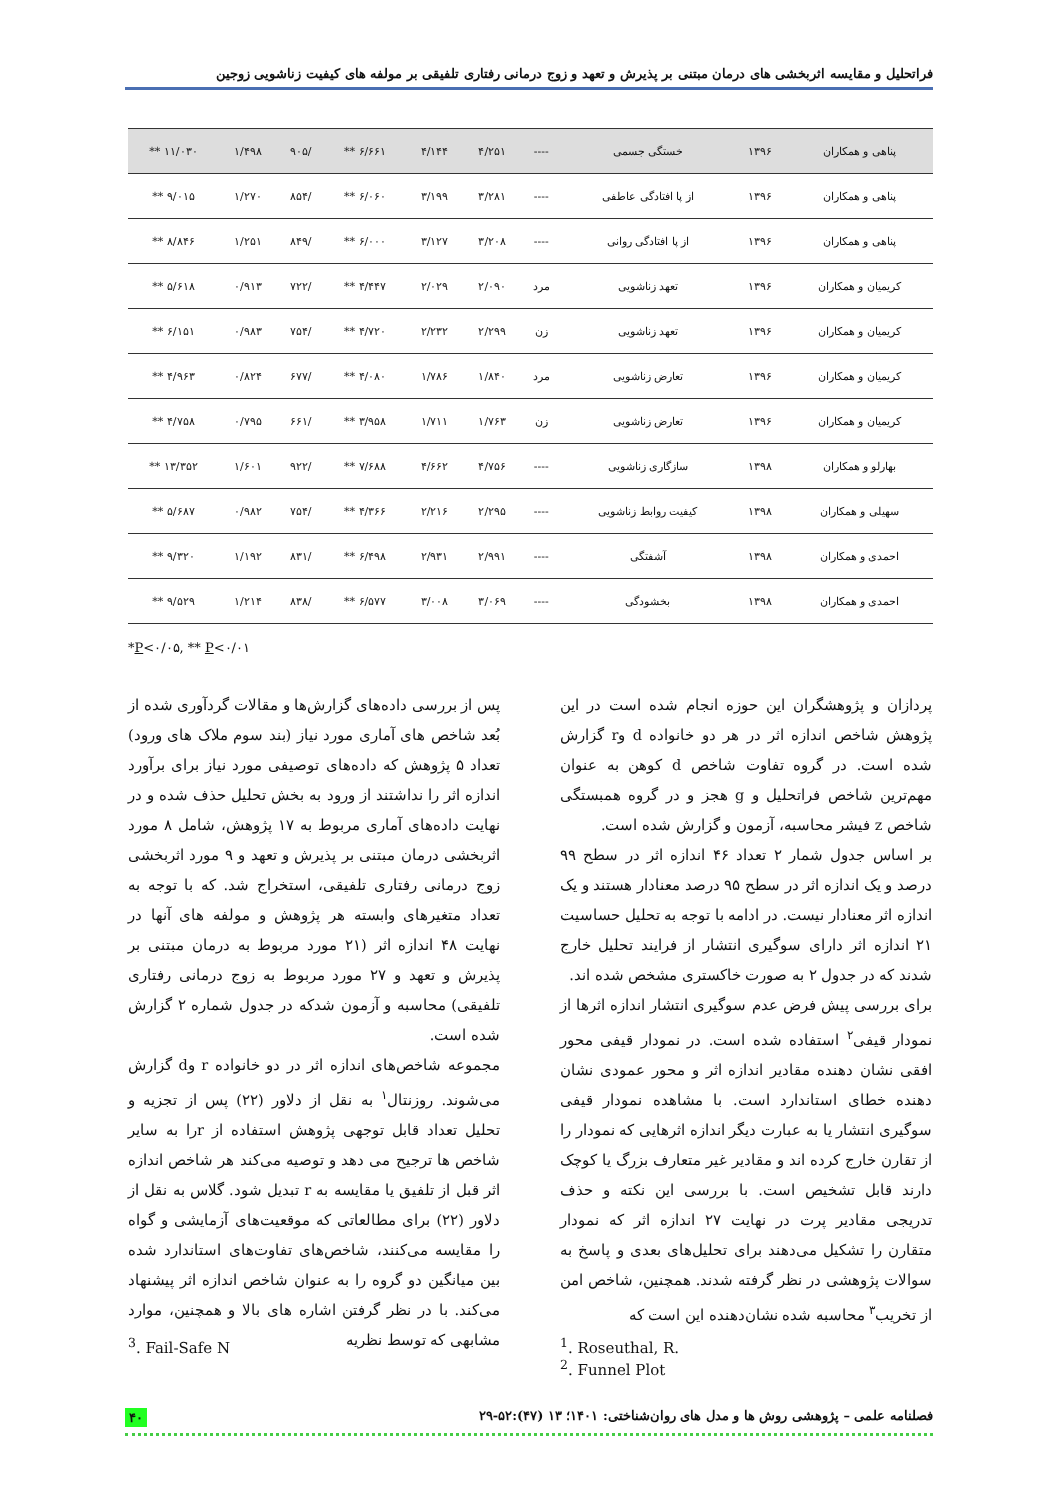فراتحلیل و مقایسه اثربخشی های درمان مبتنی بر پذیرش و تعهد و زوج درمانی رفتاری تلفیقی بر مولفه های کیفیت زناشویی زوجین
| پناهی و همکاران | ۱۳۹۶ | خستگی جسمی | ---- | ۴/۲۵۱ | ۴/۱۴۴ | ۶/۶۶۱ ** | /۹۰۵ | ۱/۴۹۸ | ۱۱/۰۳۰ ** |
| پناهی و همکاران | ۱۳۹۶ | از پا افتادگی عاطفی | ---- | ۳/۲۸۱ | ۳/۱۹۹ | ۶/۰۶۰ ** | /۸۵۴ | ۱/۲۷۰ | ۹/۰۱۵ ** |
| پناهی و همکاران | ۱۳۹۶ | از پا افتادگی روانی | ---- | ۳/۲۰۸ | ۳/۱۲۷ | ۶/۰۰۰ ** | /۸۴۹ | ۱/۲۵۱ | ۸/۸۴۶ ** |
| کریمیان و همکاران | ۱۳۹۶ | تعهد زناشویی | مرد | ۲/۰۹۰ | ۲/۰۲۹ | ۴/۴۴۷ ** | /۷۲۲ | ۰/۹۱۳ | ۵/۶۱۸ ** |
| کریمیان و همکاران | ۱۳۹۶ | تعهد زناشویی | زن | ۲/۲۹۹ | ۲/۲۳۲ | ۴/۷۲۰ ** | /۷۵۴ | ۰/۹۸۳ | ۶/۱۵۱ ** |
| کریمیان و همکاران | ۱۳۹۶ | تعارض زناشویی | مرد | ۱/۸۴۰ | ۱/۷۸۶ | ۴/۰۸۰ ** | /۶۷۷ | ۰/۸۲۴ | ۴/۹۶۳ ** |
| کریمیان و همکاران | ۱۳۹۶ | تعارض زناشویی | زن | ۱/۷۶۳ | ۱/۷۱۱ | ۳/۹۵۸ ** | /۶۶۱ | ۰/۷۹۵ | ۴/۷۵۸ ** |
| بهارلو و همکاران | ۱۳۹۸ | سازگاری زناشویی | ---- | ۴/۷۵۶ | ۴/۶۶۲ | ۷/۶۸۸ ** | /۹۲۲ | ۱/۶۰۱ | ۱۳/۳۵۲ ** |
| سهیلی و همکاران | ۱۳۹۸ | کیفیت روابط زناشویی | ---- | ۲/۲۹۵ | ۲/۲۱۶ | ۴/۳۶۶ ** | /۷۵۴ | ۰/۹۸۲ | ۵/۶۸۷ ** |
| احمدی و همکاران | ۱۳۹۸ | آشفتگی | ---- | ۲/۹۹۱ | ۲/۹۳۱ | ۶/۴۹۸ ** | /۸۳۱ | ۱/۱۹۲ | ۹/۳۲۰ ** |
| احمدی و همکاران | ۱۳۹۸ | بخشودگی | ---- | ۳/۰۶۹ | ۳/۰۰۸ | ۶/۵۷۷ ** | /۸۳۸ | ۱/۲۱۴ | ۹/۵۲۹ ** |
*P<۰/۰۵, ** P<۰/۰۱
پس از بررسی داده‌های گزارش‌ها و مقالات گردآوری شده از بُعد شاخص های آماری مورد نیاز (بند سوم ملاک های ورود) تعداد ۵ پژوهش که داده‌های توصیفی مورد نیاز برای برآورد اندازه اثر را نداشتند از ورود به بخش تحلیل حذف شده و در نهایت داده‌های آماری مربوط به ۱۷ پژوهش، شامل ۸ مورد اثربخشی درمان مبتنی بر پذیرش و تعهد و ۹ مورد اثربخشی زوج درمانی رفتاری تلفیقی، استخراج شد. که با توجه به تعداد متغیرهای وابسته هر پژوهش و مولفه های آنها در نهایت ۴۸ اندازه اثر (۲۱ مورد مربوط به درمان مبتنی بر پذیرش و تعهد و ۲۷ مورد مربوط به زوج درمانی رفتاری تلفیقی) محاسبه و آزمون شدکه در جدول شماره ۲ گزارش شده است.
مجموعه شاخص‌های اندازه اثر در دو خانواده r وd گزارش می‌شوند. روزنتال<sup>۱</sup> به نقل از دلاور (۲۲) پس از تجزیه و تحلیل تعداد قابل توجهی پژوهش استفاده از rرا به سایر شاخص ها ترجیح می دهد و توصیه می‌کند هر شاخص اندازه اثر قبل از تلفیق یا مقایسه به r تبدیل شود. گلاس به نقل از دلاور (۲۲) برای مطالعاتی که موقعیت‌های آزمایشی و گواه را مقایسه می‌کنند، شاخص‌های تفاوت‌های استاندارد شده بین میانگین دو گروه را به عنوان شاخص اندازه اثر پیشنهاد می‌کند. با در نظر گرفتن اشاره های بالا و همچنین، موارد مشابهی که توسط نظریه
پردازان و پژوهشگران این حوزه انجام شده است در این پژوهش شاخص اندازه اثر در هر دو خانواده d وr گزارش شده است. در گروه تفاوت شاخص d کوهن به عنوان مهم‌ترین شاخص فراتحلیل و g هجز و در گروه همبستگی شاخص z فیشر محاسبه، آزمون و گزارش شده است.
بر اساس جدول شمار ۲ تعداد ۴۶ اندازه اثر در سطح ۹۹ درصد و یک اندازه اثر در سطح ۹۵ درصد معنادار هستند و یک اندازه اثر معنادار نیست. در ادامه با توجه به تحلیل حساسیت ۲۱ اندازه اثر دارای سوگیری انتشار از فرایند تحلیل خارج شدند که در جدول ۲ به صورت خاکستری مشخص شده اند.
برای بررسی پیش فرض عدم سوگیری انتشار اندازه اثرها از نمودار قیفی<sup>۲</sup> استفاده شده است. در نمودار قیفی محور افقی نشان دهنده مقادیر اندازه اثر و محور عمودی نشان دهنده خطای استاندارد است. با مشاهده نمودار قیفی سوگیری انتشار یا به عبارت دیگر اندازه اثرهایی که نمودار را از تقارن خارج کرده اند و مقادیر غیر متعارف بزرگ یا کوچک دارند قابل تشخیص است. با بررسی این نکته و حذف تدریجی مقادیر پرت در نهایت ۲۷ اندازه اثر که نمودار متقارن را تشکیل می‌دهند برای تحلیل‌های بعدی و پاسخ به سوالات پژوهشی در نظر گرفته شدند. همچنین، شاخص امن از تخریب<sup>۳</sup> محاسبه شده نشان‌دهنده این است که
<sup>1</sup>. Roseuthal, R.
<sup>2</sup>. Funnel Plot
<sup>3</sup>. Fail-Safe N
فصلنامه علمی – پژوهشی روش ها و مدل های روان‌شناختی: ۱۴۰۱؛ ۱۳ (۴۷):۵۲-۲۹ ۴۰